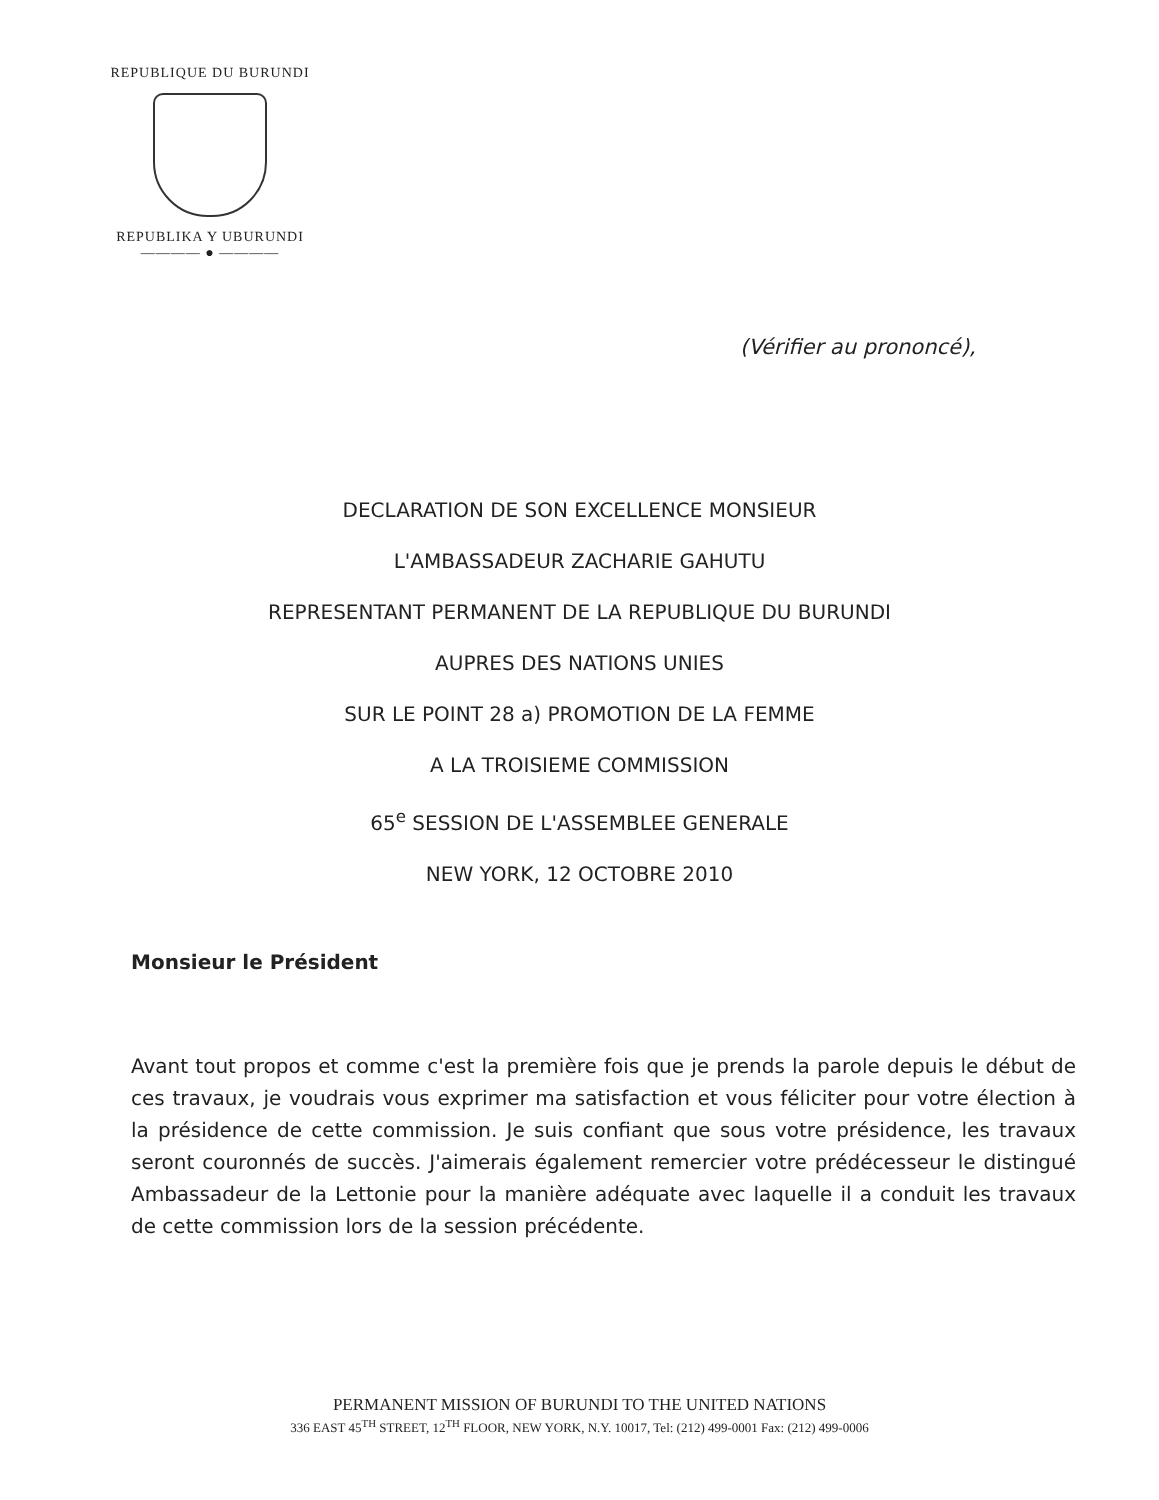REPUBLIQUE DU BURUNDI
REPUBLIKA Y UBURUNDI
———— ● ————
(Vérifier au prononcé),
DECLARATION DE SON EXCELLENCE MONSIEUR
L'AMBASSADEUR ZACHARIE GAHUTU
REPRESENTANT PERMANENT DE LA REPUBLIQUE DU BURUNDI
AUPRES DES NATIONS UNIES
SUR LE POINT 28 a) PROMOTION DE LA FEMME
A LA TROISIEME COMMISSION
65<sup>e</sup> SESSION DE L'ASSEMBLEE GENERALE
NEW YORK, 12 OCTOBRE 2010
Monsieur le Président
Avant tout propos et comme c'est la première fois que je prends la parole depuis le début de ces travaux, je voudrais vous exprimer ma satisfaction et vous féliciter pour votre élection à la présidence de cette commission. Je suis confiant que sous votre présidence, les travaux seront couronnés de succès. J'aimerais également remercier votre prédécesseur le distingué Ambassadeur de la Lettonie pour la manière adéquate avec laquelle il a conduit les travaux de cette commission lors de la session précédente.
PERMANENT MISSION OF BURUNDI TO THE UNITED NATIONS
336 EAST 45<sup>TH</sup> STREET, 12<sup>TH</sup> FLOOR, NEW YORK, N.Y. 10017, Tel: (212) 499-0001 Fax: (212) 499-0006